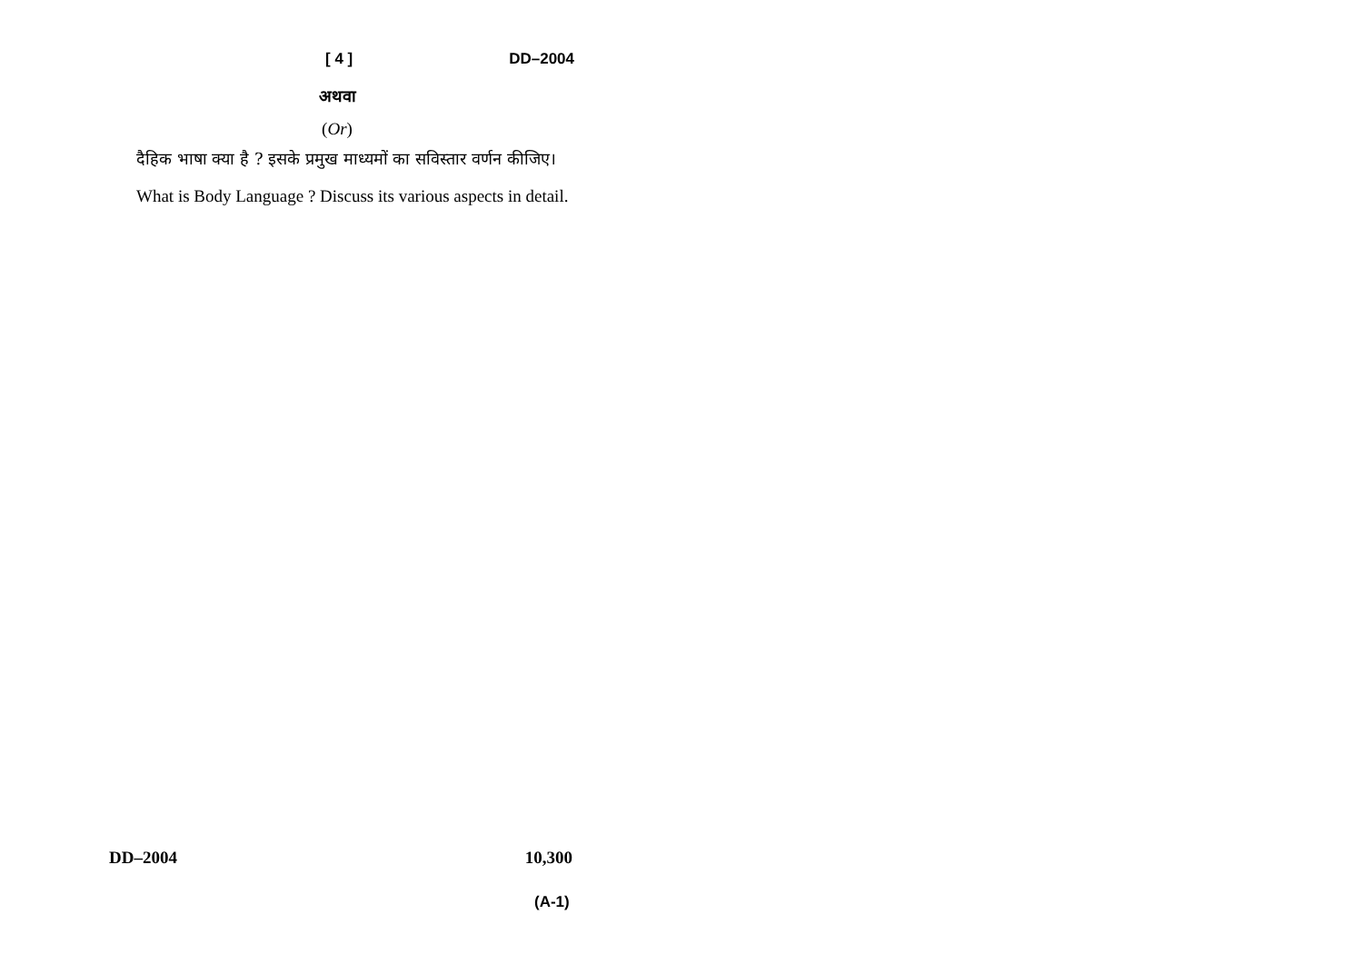[ 4 ] DD–2004
अथवा
(Or)
दैहिक भाषा क्या है ? इसके प्रमुख माध्यमों का सविस्तार वर्णन कीजिए।
What is Body Language ? Discuss its various aspects in detail.
DD–2004 10,300
(A-1)